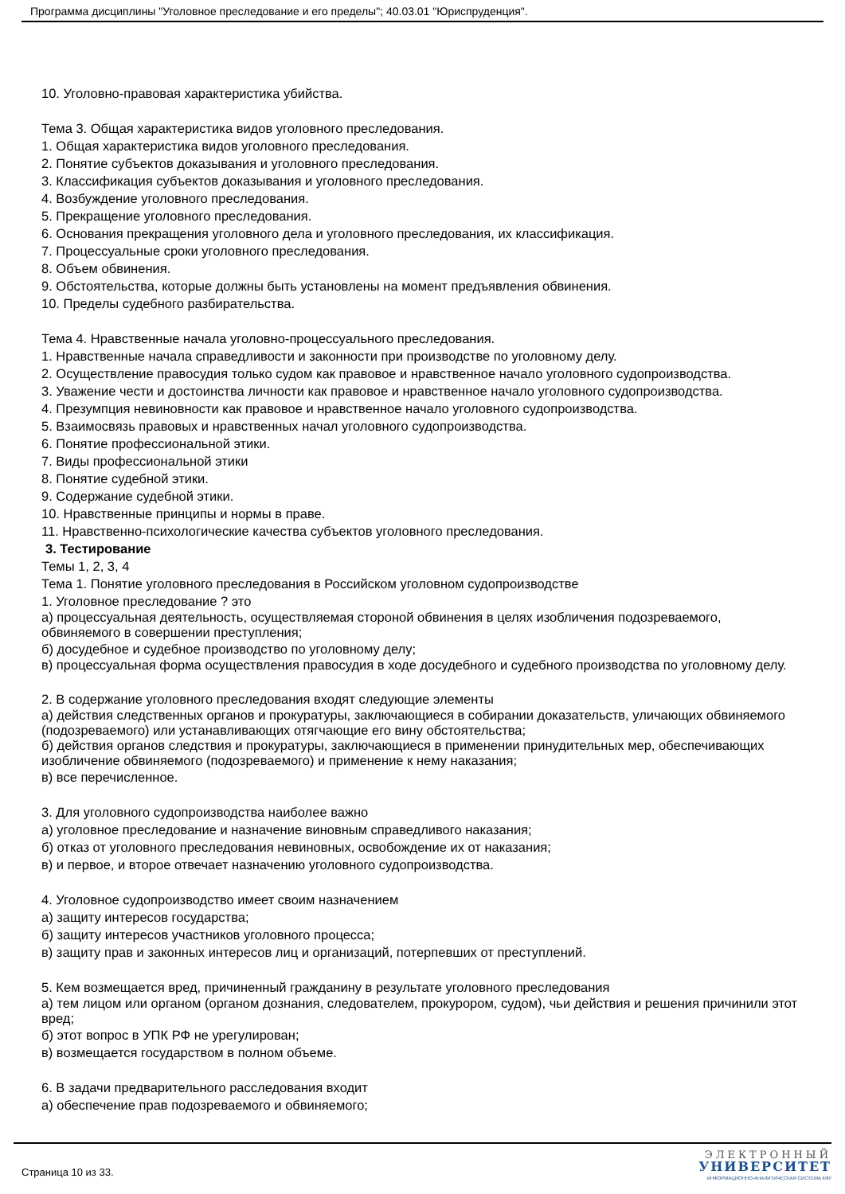Программа дисциплины "Уголовное преследование и его пределы"; 40.03.01 "Юриспруденция".
10. Уголовно-правовая характеристика убийства.
Тема 3. Общая характеристика видов уголовного преследования.
1. Общая характеристика видов уголовного преследования.
2. Понятие субъектов доказывания и уголовного преследования.
3. Классификация субъектов доказывания и уголовного преследования.
4. Возбуждение уголовного преследования.
5. Прекращение уголовного преследования.
6. Основания прекращения уголовного дела и уголовного преследования, их классификация.
7. Процессуальные сроки уголовного преследования.
8. Объем обвинения.
9. Обстоятельства, которые должны быть установлены на момент предъявления обвинения.
10. Пределы судебного разбирательства.
Тема 4. Нравственные начала уголовно-процессуального преследования.
1. Нравственные начала справедливости и законности при производстве по уголовному делу.
2. Осуществление правосудия только судом как правовое и нравственное начало уголовного судопроизводства.
3. Уважение чести и достоинства личности как правовое и нравственное начало уголовного судопроизводства.
4. Презумпция невиновности как правовое и нравственное начало уголовного судопроизводства.
5. Взаимосвязь правовых и нравственных начал уголовного судопроизводства.
6. Понятие профессиональной этики.
7. Виды профессиональной этики
8. Понятие судебной этики.
9. Содержание судебной этики.
10. Нравственные принципы и нормы в праве.
11. Нравственно-психологические качества субъектов уголовного преследования.
3. Тестирование
Темы 1, 2, 3, 4
Тема 1. Понятие уголовного преследования в Российском уголовном судопроизводстве
1. Уголовное преследование ? это
а) процессуальная деятельность, осуществляемая стороной обвинения в целях изобличения подозреваемого, обвиняемого в совершении преступления;
б) досудебное и судебное производство по уголовному делу;
в) процессуальная форма осуществления правосудия в ходе досудебного и судебного производства по уголовному делу.
2. В содержание уголовного преследования входят следующие элементы
а) действия следственных органов и прокуратуры, заключающиеся в собирании доказательств, уличающих обвиняемого (подозреваемого) или устанавливающих отягчающие его вину обстоятельства;
б) действия органов следствия и прокуратуры, заключающиеся в применении принудительных мер, обеспечивающих изобличение обвиняемого (подозреваемого) и применение к нему наказания;
в) все перечисленное.
3. Для уголовного судопроизводства наиболее важно
а) уголовное преследование и назначение виновным справедливого наказания;
б) отказ от уголовного преследования невиновных, освобождение их от наказания;
в) и первое, и второе отвечает назначению уголовного судопроизводства.
4. Уголовное судопроизводство имеет своим назначением
а) защиту интересов государства;
б) защиту интересов участников уголовного процесса;
в) защиту прав и законных интересов лиц и организаций, потерпевших от преступлений.
5. Кем возмещается вред, причиненный гражданину в результате уголовного преследования
а) тем лицом или органом (органом дознания, следователем, прокурором, судом), чьи действия и решения причинили этот вред;
б) этот вопрос в УПК РФ не урегулирован;
в) возмещается государством в полном объеме.
6. В задачи предварительного расследования входит
а) обеспечение прав подозреваемого и обвиняемого;
Страница 10 из 33.
ЭЛЕКТРОННЫЙ
УНИВЕРСИТЕТ
ИНФОРМАЦИОННО-АНАЛИТИЧЕСКАЯ СИСТЕМА КФУ